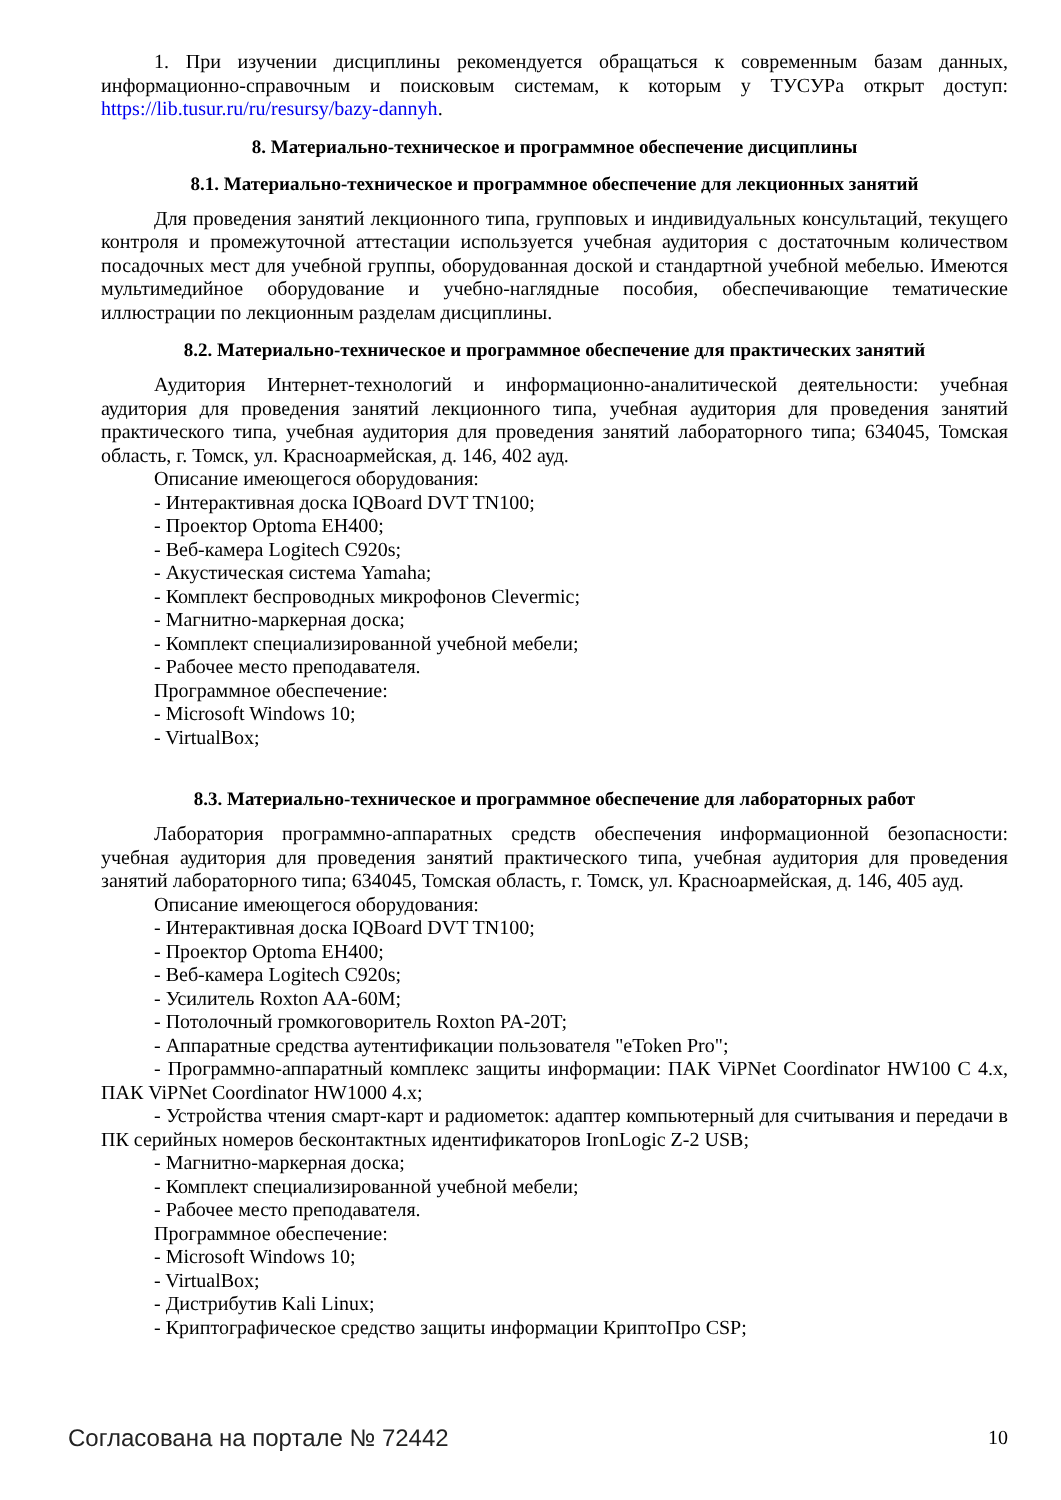1. При изучении дисциплины рекомендуется обращаться к современным базам данных, информационно-справочным и поисковым системам, к которым у ТУСУРа открыт доступ: https://lib.tusur.ru/ru/resursy/bazy-dannyh.
8. Материально-техническое и программное обеспечение дисциплины
8.1. Материально-техническое и программное обеспечение для лекционных занятий
Для проведения занятий лекционного типа, групповых и индивидуальных консультаций, текущего контроля и промежуточной аттестации используется учебная аудитория с достаточным количеством посадочных мест для учебной группы, оборудованная доской и стандартной учебной мебелью. Имеются мультимедийное оборудование и учебно-наглядные пособия, обеспечивающие тематические иллюстрации по лекционным разделам дисциплины.
8.2. Материально-техническое и программное обеспечение для практических занятий
Аудитория Интернет-технологий и информационно-аналитической деятельности: учебная аудитория для проведения занятий лекционного типа, учебная аудитория для проведения занятий практического типа, учебная аудитория для проведения занятий лабораторного типа; 634045, Томская область, г. Томск, ул. Красноармейская, д. 146, 402 ауд.
Описание имеющегося оборудования:
- Интерактивная доска IQBoard DVT TN100;
- Проектор Optoma EH400;
- Веб-камера Logitech C920s;
- Акустическая система Yamaha;
- Комплект беспроводных микрофонов Clevermic;
- Магнитно-маркерная доска;
- Комплект специализированной учебной мебели;
- Рабочее место преподавателя.
Программное обеспечение:
- Microsoft Windows 10;
- VirtualBox;
8.3. Материально-техническое и программное обеспечение для лабораторных работ
Лаборатория программно-аппаратных средств обеспечения информационной безопасности: учебная аудитория для проведения занятий практического типа, учебная аудитория для проведения занятий лабораторного типа; 634045, Томская область, г. Томск, ул. Красноармейская, д. 146, 405 ауд.
Описание имеющегося оборудования:
- Интерактивная доска IQBoard DVT TN100;
- Проектор Optoma EH400;
- Веб-камера Logitech C920s;
- Усилитель Roxton AA-60M;
- Потолочный громкоговоритель Roxton PA-20T;
- Аппаратные средства аутентификации пользователя "eToken Pro";
- Программно-аппаратный комплекс защиты информации: ПАК ViPNet Coordinator HW100 C 4.x, ПАК ViPNet Coordinator HW1000 4.x;
- Устройства чтения смарт-карт и радиометок: адаптер компьютерный для считывания и передачи в ПК серийных номеров бесконтактных идентификаторов IronLogic Z-2 USB;
- Магнитно-маркерная доска;
- Комплект специализированной учебной мебели;
- Рабочее место преподавателя.
Программное обеспечение:
- Microsoft Windows 10;
- VirtualBox;
- Дистрибутив Kali Linux;
- Криптографическое средство защиты информации КриптоПро CSP;
Согласована на портале № 72442 10